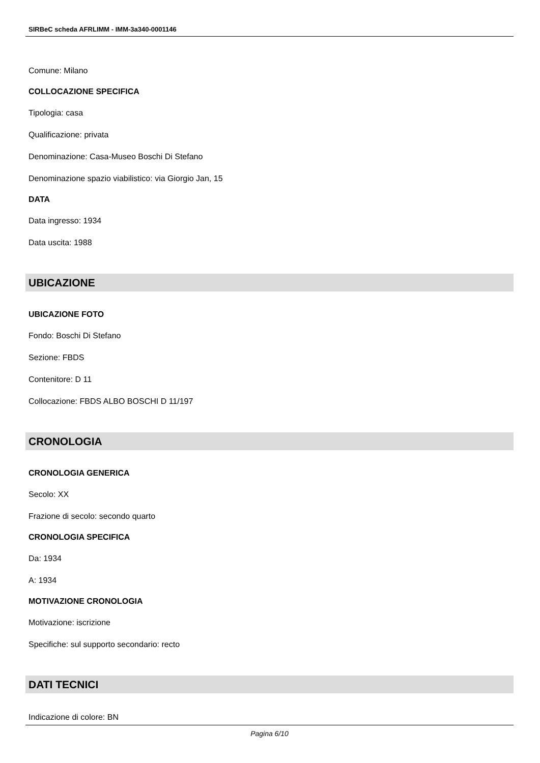SIRBeC scheda AFRLIMM - IMM-3a340-0001146
Comune: Milano
COLLOCAZIONE SPECIFICA
Tipologia: casa
Qualificazione: privata
Denominazione: Casa-Museo Boschi Di Stefano
Denominazione spazio viabilistico: via Giorgio Jan, 15
DATA
Data ingresso: 1934
Data uscita: 1988
UBICAZIONE
UBICAZIONE FOTO
Fondo: Boschi Di Stefano
Sezione: FBDS
Contenitore: D 11
Collocazione: FBDS ALBO BOSCHI D 11/197
CRONOLOGIA
CRONOLOGIA GENERICA
Secolo: XX
Frazione di secolo: secondo quarto
CRONOLOGIA SPECIFICA
Da: 1934
A: 1934
MOTIVAZIONE CRONOLOGIA
Motivazione: iscrizione
Specifiche: sul supporto secondario: recto
DATI TECNICI
Indicazione di colore: BN
Pagina 6/10